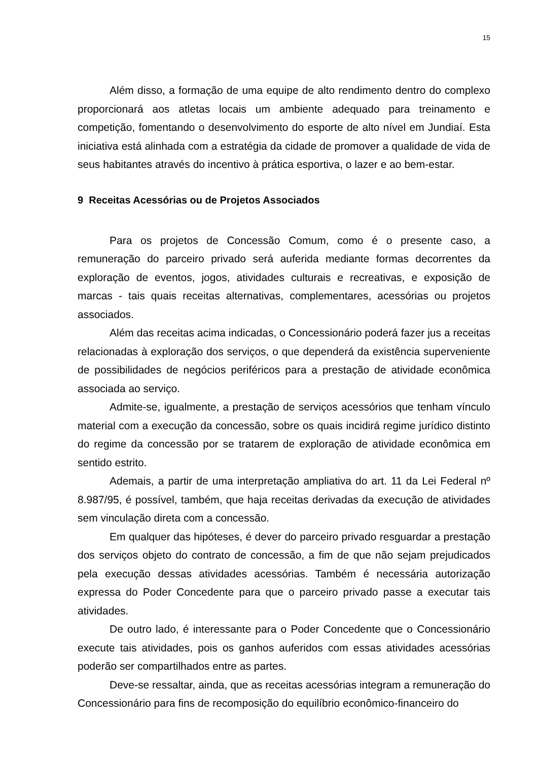15
Além disso, a formação de uma equipe de alto rendimento dentro do complexo proporcionará aos atletas locais um ambiente adequado para treinamento e competição, fomentando o desenvolvimento do esporte de alto nível em Jundiaí. Esta iniciativa está alinhada com a estratégia da cidade de promover a qualidade de vida de seus habitantes através do incentivo à prática esportiva, o lazer e ao bem-estar.
9 Receitas Acessórias ou de Projetos Associados
Para os projetos de Concessão Comum, como é o presente caso, a remuneração do parceiro privado será auferida mediante formas decorrentes da exploração de eventos, jogos, atividades culturais e recreativas, e exposição de marcas - tais quais receitas alternativas, complementares, acessórias ou projetos associados.
Além das receitas acima indicadas, o Concessionário poderá fazer jus a receitas relacionadas à exploração dos serviços, o que dependerá da existência superveniente de possibilidades de negócios periféricos para a prestação de atividade econômica associada ao serviço.
Admite-se, igualmente, a prestação de serviços acessórios que tenham vínculo material com a execução da concessão, sobre os quais incidirá regime jurídico distinto do regime da concessão por se tratarem de exploração de atividade econômica em sentido estrito.
Ademais, a partir de uma interpretação ampliativa do art. 11 da Lei Federal nº 8.987/95, é possível, também, que haja receitas derivadas da execução de atividades sem vinculação direta com a concessão.
Em qualquer das hipóteses, é dever do parceiro privado resguardar a prestação dos serviços objeto do contrato de concessão, a fim de que não sejam prejudicados pela execução dessas atividades acessórias. Também é necessária autorização expressa do Poder Concedente para que o parceiro privado passe a executar tais atividades.
De outro lado, é interessante para o Poder Concedente que o Concessionário execute tais atividades, pois os ganhos auferidos com essas atividades acessórias poderão ser compartilhados entre as partes.
Deve-se ressaltar, ainda, que as receitas acessórias integram a remuneração do Concessionário para fins de recomposição do equilíbrio econômico-financeiro do